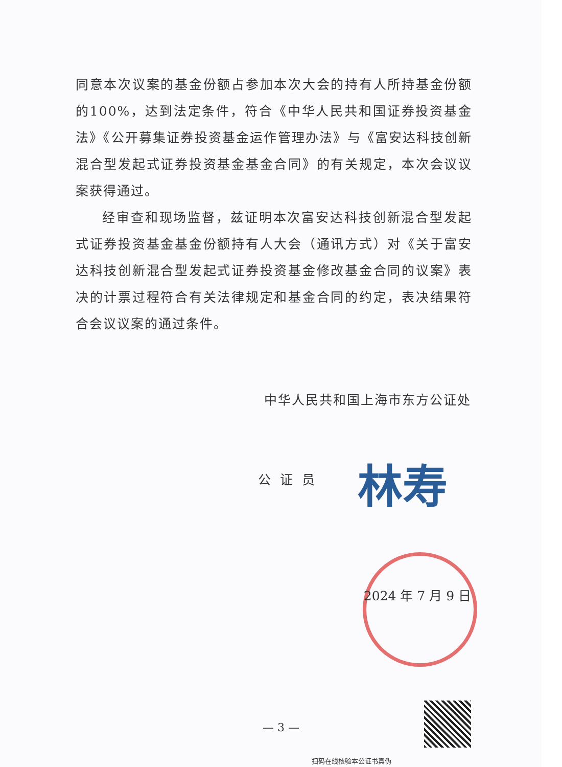同意本次议案的基金份额占参加本次大会的持有人所持基金份额的100%，达到法定条件，符合《中华人民共和国证券投资基金法》《公开募集证券投资基金运作管理办法》与《富安达科技创新混合型发起式证券投资基金基金合同》的有关规定，本次会议议案获得通过。
经审查和现场监督，兹证明本次富安达科技创新混合型发起式证券投资基金基金份额持有人大会（通讯方式）对《关于富安达科技创新混合型发起式证券投资基金修改基金合同的议案》表决的计票过程符合有关法律规定和基金合同的约定，表决结果符合会议议案的通过条件。
中华人民共和国上海市东方公证处
公证员 林寿
2024 年 7 月 9 日
— 3 —
扫码在线核验本公证书真伪